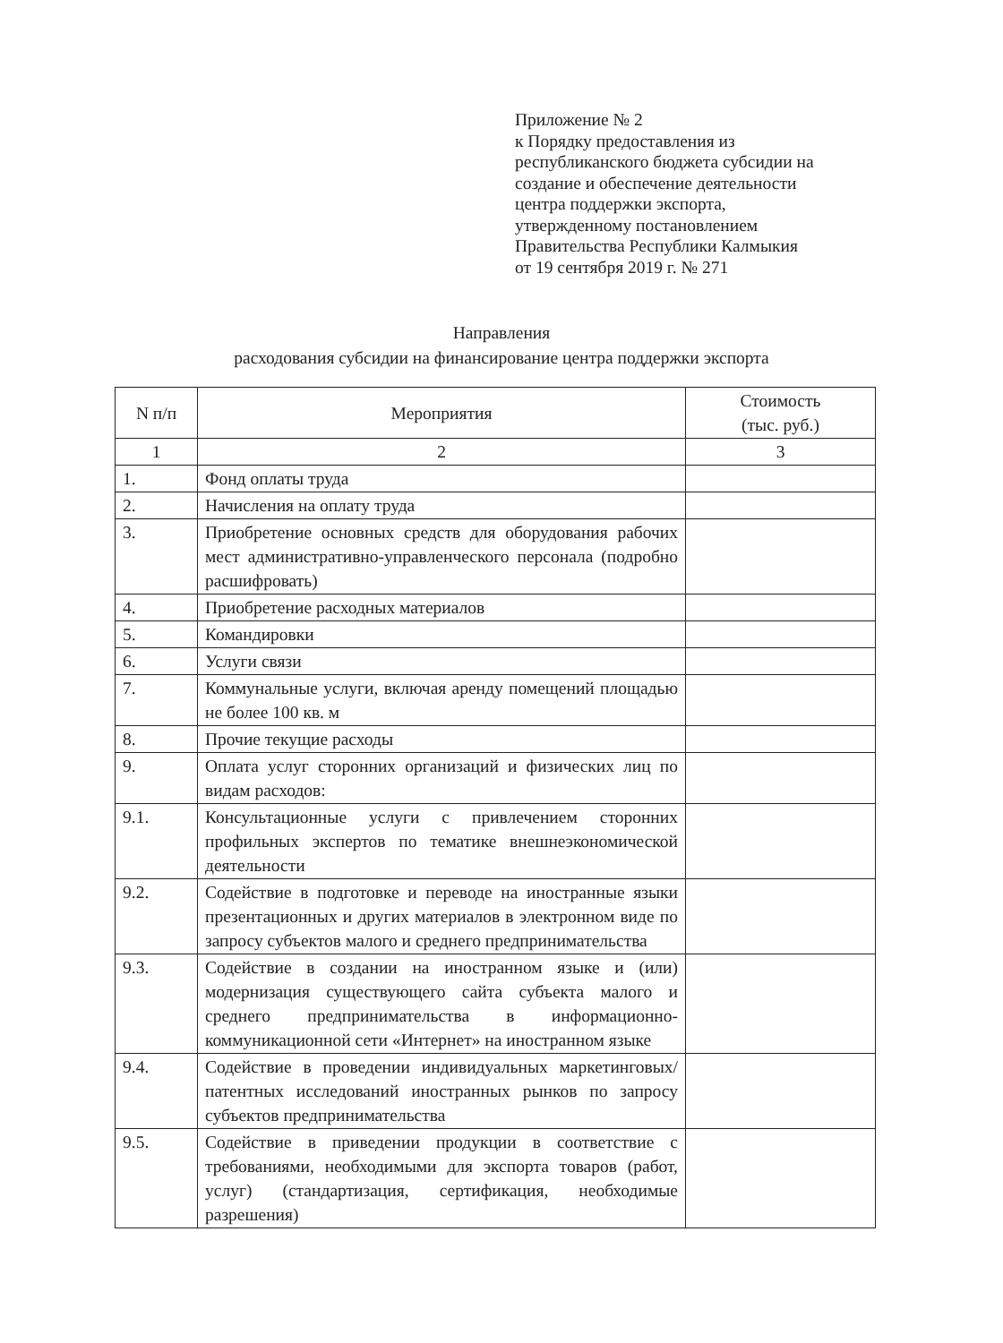Приложение № 2
к Порядку предоставления из
республиканского бюджета субсидии на
создание и обеспечение деятельности
центра поддержки экспорта,
утвержденному постановлением
Правительства Республики Калмыкия
от 19 сентября 2019 г. № 271
Направления
расходования субсидии на финансирование центра поддержки экспорта
| N п/п | Мероприятия | Стоимость (тыс. руб.) |
| --- | --- | --- |
| 1 | 2 | 3 |
| 1. | Фонд оплаты труда | |
| 2. | Начисления на оплату труда | |
| 3. | Приобретение основных средств для оборудования рабочих мест административно-управленческого персонала (подробно расшифровать) | |
| 4. | Приобретение расходных материалов | |
| 5. | Командировки | |
| 6. | Услуги связи | |
| 7. | Коммунальные услуги, включая аренду помещений площадью не более 100 кв. м | |
| 8. | Прочие текущие расходы | |
| 9. | Оплата услуг сторонних организаций и физических лиц по видам расходов: | |
| 9.1. | Консультационные услуги с привлечением сторонних профильных экспертов по тематике внешнеэкономической деятельности | |
| 9.2. | Содействие в подготовке и переводе на иностранные языки презентационных и других материалов в электронном виде по запросу субъектов малого и среднего предпринимательства | |
| 9.3. | Содействие в создании на иностранном языке и (или) модернизация существующего сайта субъекта малого и среднего предпринимательства в информационно-коммуникационной сети «Интернет» на иностранном языке | |
| 9.4. | Содействие в проведении индивидуальных маркетинговых/патентных исследований иностранных рынков по запросу субъектов предпринимательства | |
| 9.5. | Содействие в приведении продукции в соответствие с требованиями, необходимыми для экспорта товаров (работ, услуг) (стандартизация, сертификация, необходимые разрешения) | |